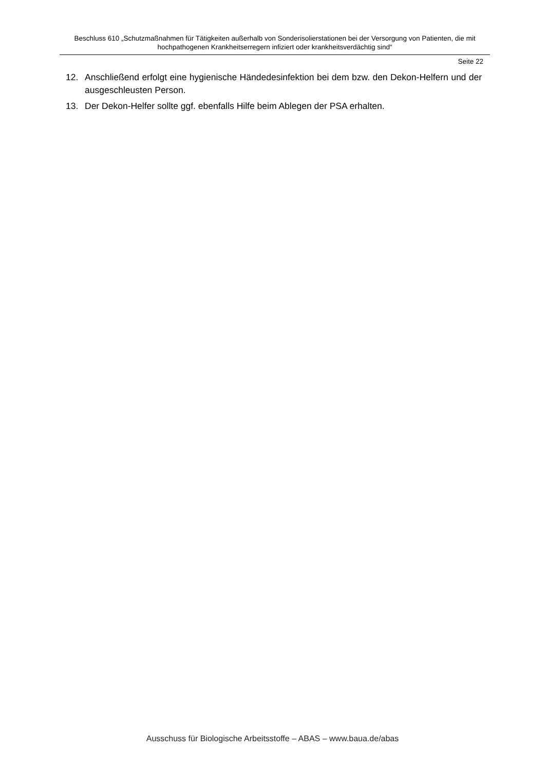Beschluss 610 „Schutzmaßnahmen für Tätigkeiten außerhalb von Sonderisolierstationen bei der Versorgung von Patienten, die mit hochpathogenen Krankheitserregern infiziert oder krankheitsverdächtig sind“
Seite 22
12. Anschließend erfolgt eine hygienische Händedesinfektion bei dem bzw. den Dekon-Helfern und der ausgeschleusten Person.
13. Der Dekon-Helfer sollte ggf. ebenfalls Hilfe beim Ablegen der PSA erhalten.
Ausschuss für Biologische Arbeitsstoffe – ABAS – www.baua.de/abas